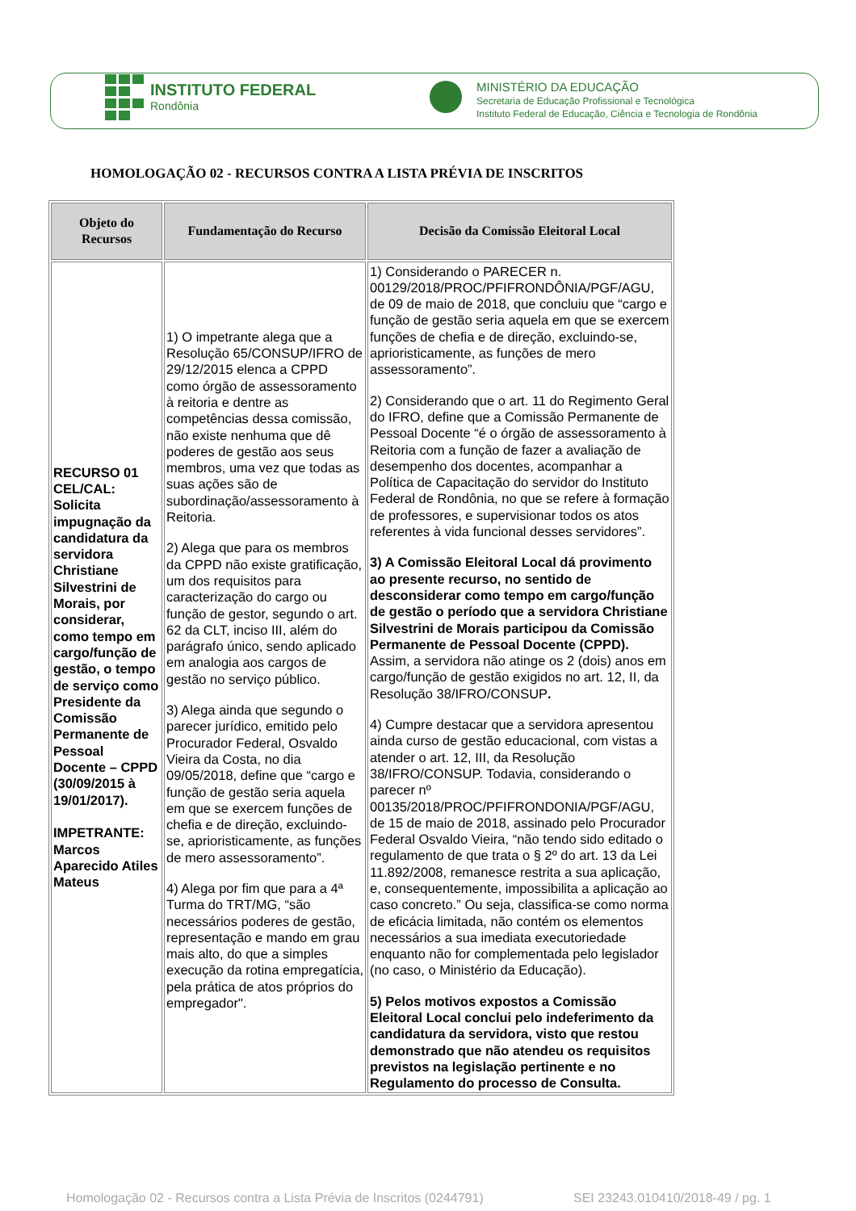INSTITUTO FEDERAL
Rondônia
MINISTÉRIO DA EDUCAÇÃO
Secretaria de Educação Profissional e Tecnológica
Instituto Federal de Educação, Ciência e Tecnologia de Rondônia
HOMOLOGAÇÃO 02 - RECURSOS CONTRA A LISTA PRÉVIA DE INSCRITOS
| Objeto do Recursos | Fundamentação do Recurso | Decisão da Comissão Eleitoral Local |
| --- | --- | --- |
| RECURSO 01 CEL/CAL: Solicita impugnação da candidatura da servidora Christiane Silvestrini de Morais, por considerar, como tempo em cargo/função de gestão, o tempo de serviço como Presidente da Comissão Permanente de Pessoal Docente – CPPD (30/09/2015 à 19/01/2017). IMPETRANTE: Marcos Aparecido Atiles Mateus | 1) O impetrante alega que a Resolução 65/CONSUP/IFRO de 29/12/2015 elenca a CPPD como órgão de assessoramento à reitoria e dentre as competências dessa comissão, não existe nenhuma que dê poderes de gestão aos seus membros, uma vez que todas as suas ações são de subordinação/assessoramento à Reitoria. 2) Alega que para os membros da CPPD não existe gratificação, um dos requisitos para caracterização do cargo ou função de gestor, segundo o art. 62 da CLT, inciso III, além do parágrafo único, sendo aplicado em analogia aos cargos de gestão no serviço público. 3) Alega ainda que segundo o parecer jurídico, emitido pelo Procurador Federal, Osvaldo Vieira da Costa, no dia 09/05/2018, define que “cargo e função de gestão seria aquela em que se exercem funções de chefia e de direção, excluindo-se, aprioristicamente, as funções de mero assessoramento”. 4) Alega por fim que para a 4ª Turma do TRT/MG, “são necessários poderes de gestão, representação e mando em grau mais alto, do que a simples execução da rotina empregatícia, pela prática de atos próprios do empregador". | 1) Considerando o PARECER n. 00129/2018/PROC/PFIFRONDÔNIA/PGF/AGU, de 09 de maio de 2018, que concluiu que “cargo e função de gestão seria aquela em que se exercem funções de chefia e de direção, excluindo-se, aprioristicamente, as funções de mero assessoramento”. 2) Considerando que o art. 11 do Regimento Geral do IFRO, define que a Comissão Permanente de Pessoal Docente “é o órgão de assessoramento à Reitoria com a função de fazer a avaliação de desempenho dos docentes, acompanhar a Política de Capacitação do servidor do Instituto Federal de Rondônia, no que se refere à formação de professores, e supervisionar todos os atos referentes à vida funcional desses servidores”. 3) A Comissão Eleitoral Local dá provimento ao presente recurso, no sentido de desconsiderar como tempo em cargo/função de gestão o período que a servidora Christiane Silvestrini de Morais participou da Comissão Permanente de Pessoal Docente (CPPD). Assim, a servidora não atinge os 2 (dois) anos em cargo/função de gestão exigidos no art. 12, II, da Resolução 38/IFRO/CONSUP . 4) Cumpre destacar que a servidora apresentou ainda curso de gestão educacional, com vistas a atender o art. 12, III, da Resolução 38/IFRO/CONSUP. Todavia, considerando o parecer nº 00135/2018/PROC/PFIFRONDONIA/PGF/AGU, de 15 de maio de 2018, assinado pelo Procurador Federal Osvaldo Vieira, “não tendo sido editado o regulamento de que trata o § 2º do art. 13 da Lei 11.892/2008, remanesce restrita a sua aplicação, e, consequentemente, impossibilita a aplicação ao caso concreto.” Ou seja, classifica-se como norma de eficácia limitada, não contém os elementos necessários a sua imediata executoriedade enquanto não for complementada pelo legislador (no caso, o Ministério da Educação). 5) Pelos motivos expostos a Comissão Eleitoral Local conclui pelo indeferimento da candidatura da servidora, visto que restou demonstrado que não atendeu os requisitos previstos na legislação pertinente e no Regulamento do processo de Consulta. |
Homologação 02 - Recursos contra a Lista Prévia de Inscritos (0244791)
SEI 23243.010410/2018-49 / pg. 1